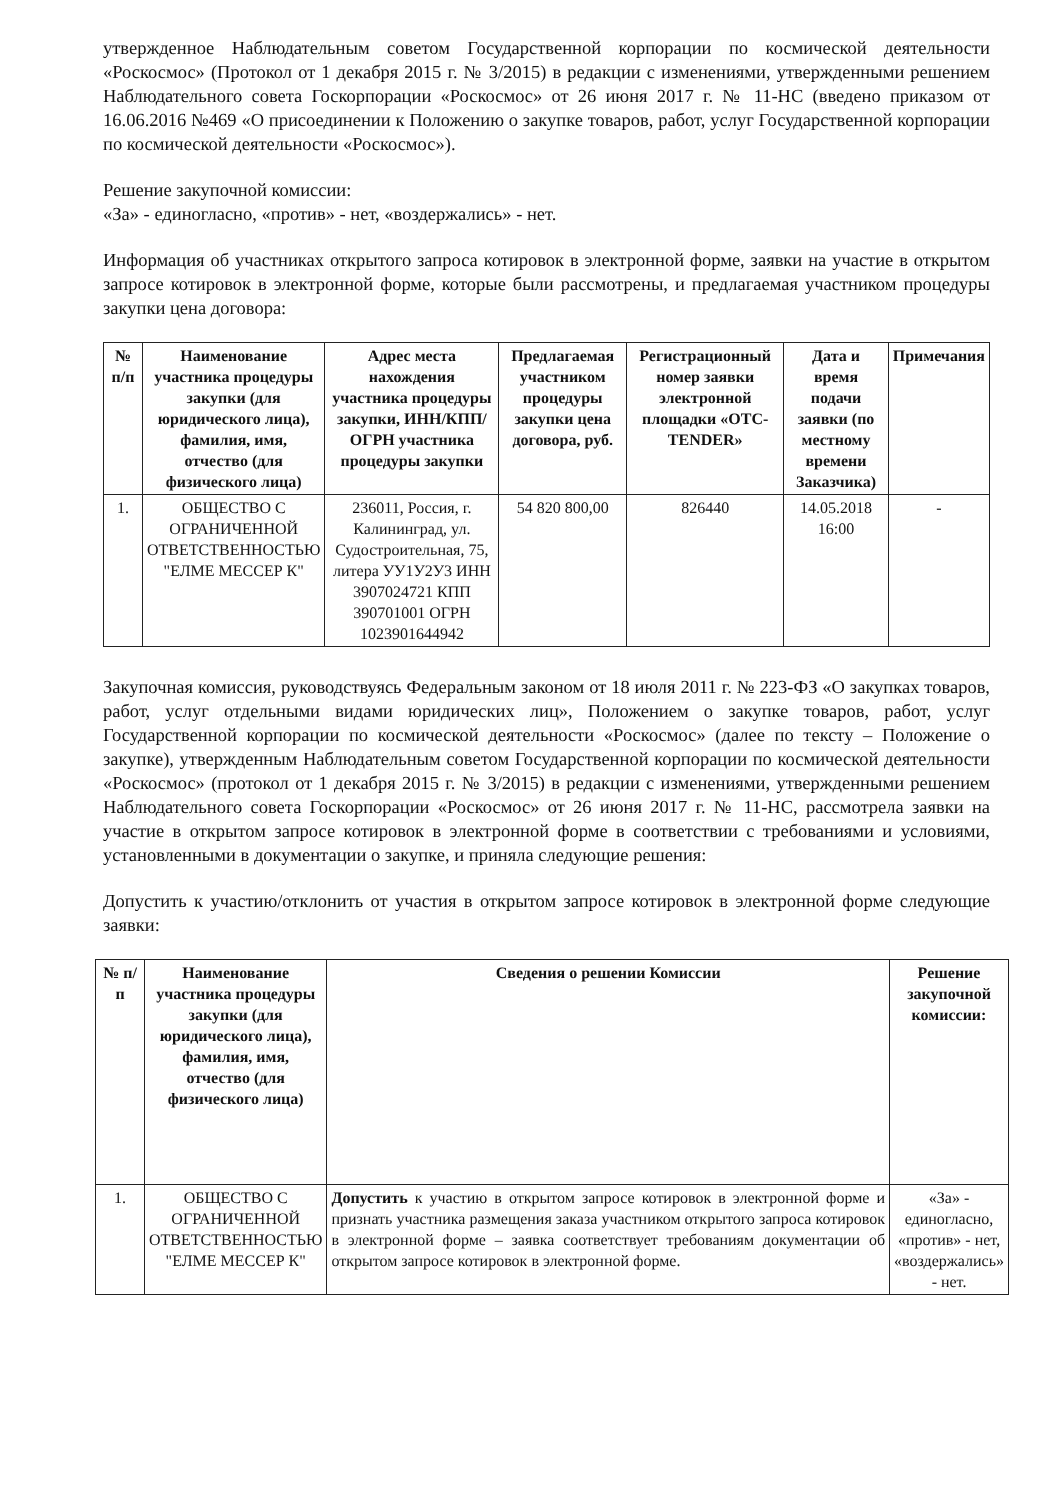утвержденное Наблюдательным советом Государственной корпорации по космической деятельности «Роскосмос» (Протокол от 1 декабря 2015 г. № 3/2015) в редакции с изменениями, утвержденными решением Наблюдательного совета Госкорпорации «Роскосмос» от 26 июня 2017 г. № 11-НС (введено приказом от 16.06.2016 №469 «О присоединении к Положению о закупке товаров, работ, услуг Государственной корпорации по космической деятельности «Роскосмос»).
Решение закупочной комиссии:
«За» - единогласно, «против» - нет, «воздержались» - нет.
Информация об участниках открытого запроса котировок в электронной форме, заявки на участие в открытом запросе котировок в электронной форме, которые были рассмотрены, и предлагаемая участником процедуры закупки цена договора:
| № п/п | Наименование участника процедуры закупки (для юридического лица), фамилия, имя, отчество (для физического лица) | Адрес места нахождения участника процедуры закупки, ИНН/КПП/ОГРН участника процедуры закупки | Предлагаемая участником процедуры закупки цена договора, руб. | Регистрационный номер заявки электронной площадки «ОТС-TENDER» | Дата и время подачи заявки (по местному времени Заказчика) | Примечания |
| --- | --- | --- | --- | --- | --- | --- |
| 1. | ОБЩЕСТВО С ОГРАНИЧЕННОЙ ОТВЕТСТВЕННОСТЬЮ "ЕЛМЕ МЕССЕР К" | 236011, Россия, г. Калининград, ул. Судостроительная, 75, литера УУ1У2У3 ИНН 3907024721 КПП 390701001 ОГРН 1023901644942 | 54 820 800,00 | 826440 | 14.05.2018 16:00 | - |
Закупочная комиссия, руководствуясь Федеральным законом от 18 июля 2011 г. № 223-ФЗ «О закупках товаров, работ, услуг отдельными видами юридических лиц», Положением о закупке товаров, работ, услуг Государственной корпорации по космической деятельности «Роскосмос» (далее по тексту – Положение о закупке), утвержденным Наблюдательным советом Государственной корпорации по космической деятельности «Роскосмос» (протокол от 1 декабря 2015 г. № 3/2015) в редакции с изменениями, утвержденными решением Наблюдательного совета Госкорпорации «Роскосмос» от 26 июня 2017 г. № 11-НС, рассмотрела заявки на участие в открытом запросе котировок в электронной форме в соответствии с требованиями и условиями, установленными в документации о закупке, и приняла следующие решения:
Допустить к участию/отклонить от участия в открытом запросе котировок в электронной форме следующие заявки:
| № п/п | Наименование участника процедуры закупки (для юридического лица), фамилия, имя, отчество (для физического лица) | Сведения о решении Комиссии | Решение закупочной комиссии: |
| --- | --- | --- | --- |
| 1. | ОБЩЕСТВО С ОГРАНИЧЕННОЙ ОТВЕТСТВЕННОСТЬЮ "ЕЛМЕ МЕССЕР К" | Допустить к участию в открытом запросе котировок в электронной форме и признать участника размещения заказа участником открытого запроса котировок в электронной форме – заявка соответствует требованиям документации об открытом запросе котировок в электронной форме. | «За» - единогласно, «против» - нет, «воздержались» - нет. |